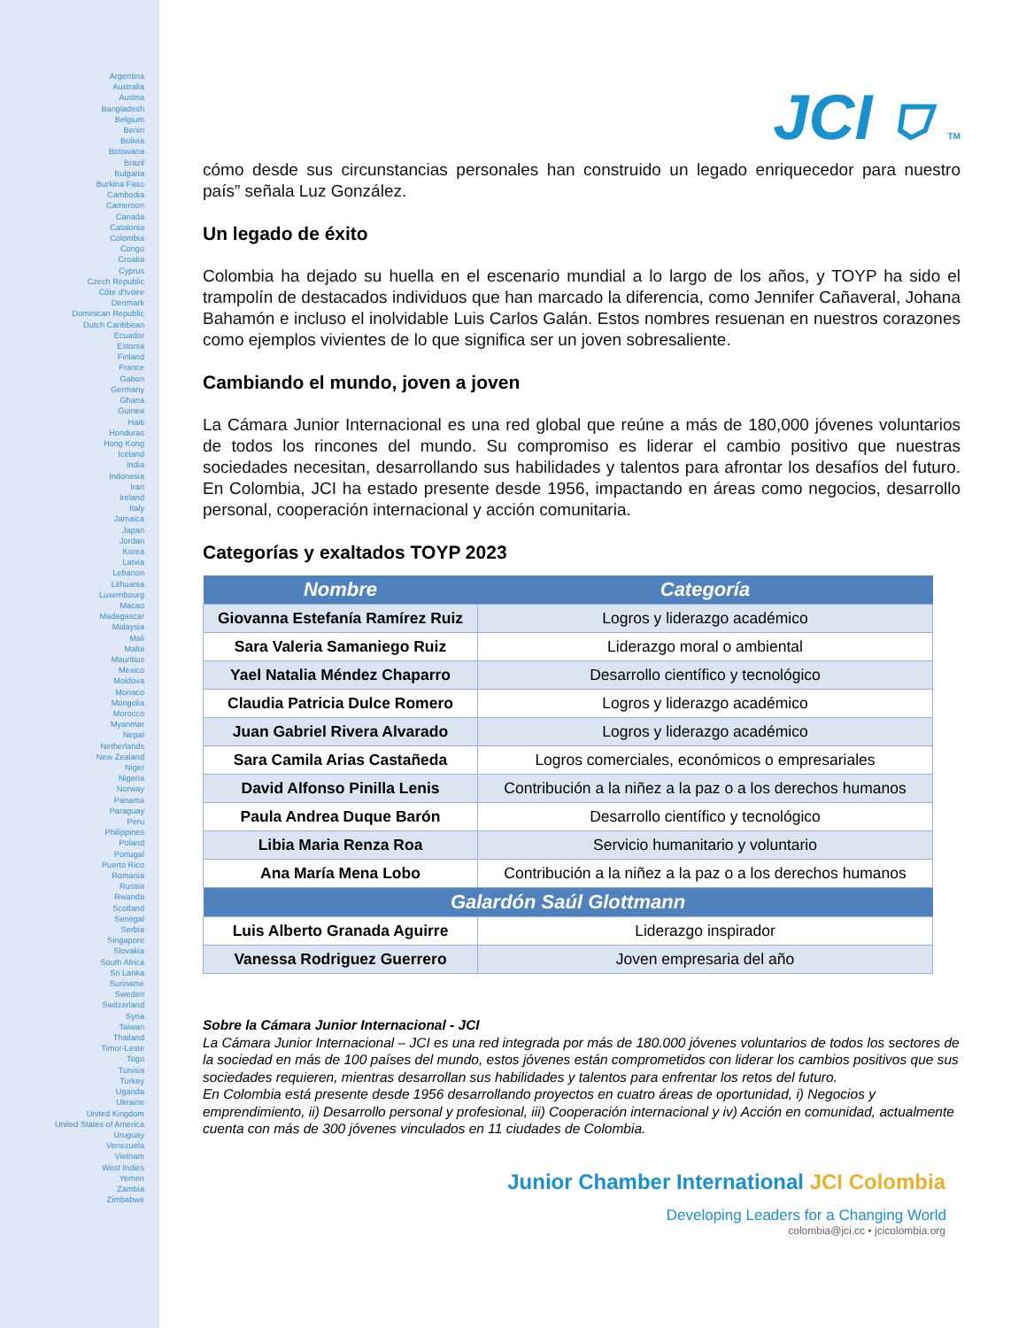Argentina
Australia
Austria
Bangladesh
Belgium
Benin
Bolivia
Botswana
Brazil
Bulgaria
Burkina Faso
Cambodia
Cameroon
Canada
Catalonia
Colombia
Congo
Croatia
Cyprus
Czech Republic
Côte d'Ivoire
Denmark
Dominican Republic
Dutch Caribbean
Ecuador
Estonia
Finland
France
Gabon
Germany
Ghana
Guinea
Haiti
Honduras
Hong Kong
Iceland
India
Indonesia
Iran
Ireland
Italy
Jamaica
Japan
Jordan
Korea
Latvia
Lebanon
Lithuania
Luxembourg
Macao
Madagascar
Malaysia
Mali
Malta
Mauritius
Mexico
Moldova
Monaco
Mongolia
Morocco
Myanmar
Nepal
Netherlands
New Zealand
Niger
Nigeria
Norway
Panama
Paraguay
Peru
Philippines
Poland
Portugal
Puerto Rico
Romania
Russia
Rwanda
Scotland
Senegal
Serbia
Singapore
Slovakia
South Africa
Sri Lanka
Suriname
Sweden
Switzerland
Syria
Taiwan
Thailand
Timor-Leste
Togo
Tunisia
Turkey
Uganda
Ukraine
United Kingdom
United States of America
Uruguay
Venezuela
Vietnam
West Indies
Yemen
Zambia
Zimbabwe
JCI ⛉ TM
cómo desde sus circunstancias personales han construido un legado enriquecedor para nuestro país” señala Luz González.
Un legado de éxito
Colombia ha dejado su huella en el escenario mundial a lo largo de los años, y TOYP ha sido el trampolín de destacados individuos que han marcado la diferencia, como Jennifer Cañaveral, Johana Bahamón e incluso el inolvidable Luis Carlos Galán. Estos nombres resuenan en nuestros corazones como ejemplos vivientes de lo que significa ser un joven sobresaliente.
Cambiando el mundo, joven a joven
La Cámara Junior Internacional es una red global que reúne a más de 180,000 jóvenes voluntarios de todos los rincones del mundo. Su compromiso es liderar el cambio positivo que nuestras sociedades necesitan, desarrollando sus habilidades y talentos para afrontar los desafíos del futuro. En Colombia, JCI ha estado presente desde 1956, impactando en áreas como negocios, desarrollo personal, cooperación internacional y acción comunitaria.
Categorías y exaltados TOYP 2023
| Nombre | Categoría |
| --- | --- |
| Giovanna Estefanía Ramírez Ruiz | Logros y liderazgo académico |
| Sara Valeria Samaniego Ruiz | Liderazgo moral o ambiental |
| Yael Natalia Méndez Chaparro | Desarrollo científico y tecnológico |
| Claudia Patricia Dulce Romero | Logros y liderazgo académico |
| Juan Gabriel Rivera Alvarado | Logros y liderazgo académico |
| Sara Camila Arias Castañeda | Logros comerciales, económicos o empresariales |
| David Alfonso Pinilla Lenis | Contribución a la niñez a la paz o a los derechos humanos |
| Paula Andrea Duque Barón | Desarrollo científico y tecnológico |
| Libia Maria Renza Roa | Servicio humanitario y voluntario |
| Ana María Mena Lobo | Contribución a la niñez a la paz o a los derechos humanos |
| Galardón Saúl Glottmann | |
| Luis Alberto Granada Aguirre | Liderazgo inspirador |
| Vanessa Rodriguez Guerrero | Joven empresaria del año |
Sobre la Cámara Junior Internacional - JCI
La Cámara Junior Internacional – JCI es una red integrada por más de 180.000 jóvenes voluntarios de todos los sectores de la sociedad en más de 100 países del mundo, estos jóvenes están comprometidos con liderar los cambios positivos que sus sociedades requieren, mientras desarrollan sus habilidades y talentos para enfrentar los retos del futuro.
En Colombia está presente desde 1956 desarrollando proyectos en cuatro áreas de oportunidad, i) Negocios y emprendimiento, ii) Desarrollo personal y profesional, iii) Cooperación internacional y iv) Acción en comunidad, actualmente cuenta con más de 300 jóvenes vinculados en 11 ciudades de Colombia.
Junior Chamber International JCI Colombia
Developing Leaders for a Changing World
colombia@jci.cc • jcicolombia.org